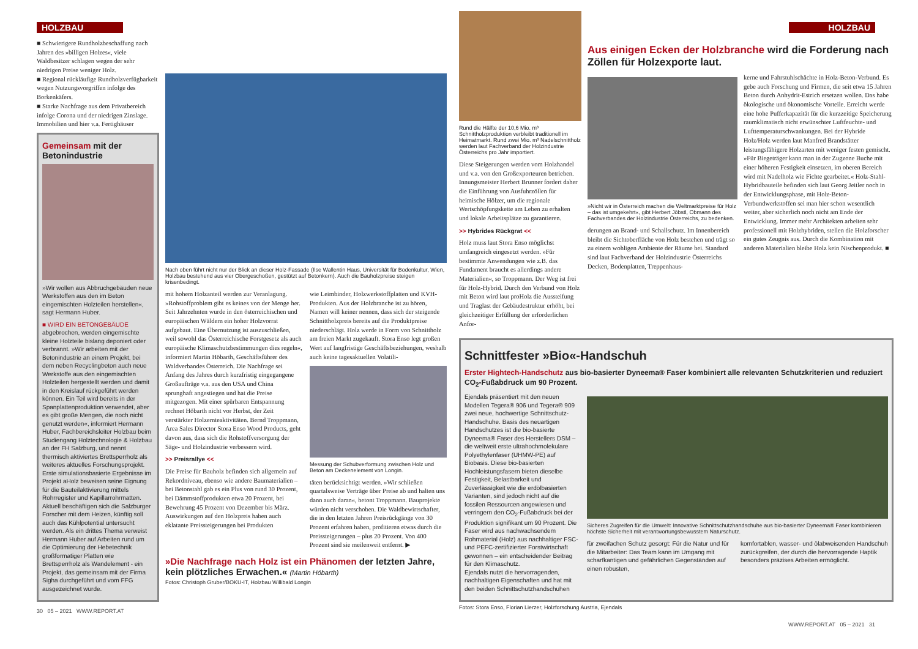HOLZBAU
■ Schwierigere Rundholzbeschaffung nach Jahren des »billigen Holzes«, viele Waldbesitzer schlagen wegen der sehr niedrigen Preise weniger Holz.
■ Regional rückläufige Rundholzverfügbarkeit wegen Nutzungsvorgriffen infolge des Borkenkäfers.
■ Starke Nachfrage aus dem Privatbereich infolge Corona und der niedrigen Zinslage. Immobilien und hier v.a. Fertighäuser
Gemeinsam mit der Betonindustrie
»Wir wollen aus Abbruchgebäuden neue Werkstoffen aus den im Beton eingemischten Holzteilen herstellen«, sagt Hermann Huber.
■ WIRD EIN BETONGEBÄUDE abgebrochen, werden eingemischte kleine Holzteile bislang deponiert oder verbrannt. »Wir arbeiten mit der Betonindustrie an einem Projekt, bei dem neben Recyclingbeton auch neue Werkstoffe aus den eingemischten Holzteilen hergestellt werden und damit in den Kreislauf rückgeführt werden können. Ein Teil wird bereits in der Spanplattenproduktion verwendet, aber es gibt große Mengen, die noch nicht genutzt werden«, informiert Hermann Huber, Fachbereichsleiter Holzbau beim Studiengang Holztechnologie & Holzbau an der FH Salzburg, und nennt thermisch aktiviertes Brettsperrholz als weiteres aktuelles Forschungsprojekt. Erste simulationsbasierte Ergebnisse im Projekt aHolz beweisen seine Eignung für die Bauteilaktivierung mittels Rohrregister und Kapillarrohrmatten. Aktuell beschäftigen sich die Salzburger Forscher mit dem Heizen, künftig soll auch das Kühlpotential untersucht werden. Als ein drittes Thema verweist Hermann Huber auf Arbeiten rund um die Optimierung der Hebetechnik großformatiger Platten wie Brettsperrholz als Wandelement - ein Projekt, das gemeinsam mit der Firma Sigha durchgeführt und vom FFG ausgezeichnet wurde.
Nach oben führt nicht nur der Blick an dieser Holz-Fassade (Ilse Wallentin Haus, Universität für Bodenkultur, Wien, Holzbau bestehend aus vier Obergeschoßen, gestützt auf Betonkern). Auch die Bauholzpreise steigen krisenbedingt.
mit hohem Holzanteil werden zur Veranlagung.
»Rohstoffproblem gibt es keines von der Menge her. Seit Jahrzehnten wurde in den österreichischen und europäischen Wäldern ein hoher Holzvorrat aufgebaut. Eine Übernutzung ist auszuschließen, weil sowohl das Österreichische Forstgesetz als auch europäische Klimaschutzbestimmungen dies regeln«, informiert Martin Höbarth, Geschäftsführer des Waldverbandes Österreich. Die Nachfrage sei Anfang des Jahres durch kurzfristig eingegangene Großaufträge v.a. aus den USA und China sprunghaft angestiegen und hat die Preise mitgezogen. Mit einer spürbaren Entspannung rechnet Höbarth nicht vor Herbst, der Zeit verstärkter Holzernteaktivitäten. Bernd Troppmann, Area Sales Director Stora Enso Wood Products, geht davon aus, dass sich die Rohstoffversorgung der Säge- und Holzindustrie verbessern wird.
>> Preisrallye <<
Die Preise für Bauholz befinden sich allgemein auf Rekordniveau, ebenso wie andere Baumaterialien – bei Betonstahl gab es ein Plus von rund 30 Prozent, bei Dämmstoffprodukten etwa 20 Prozent, bei Bewehrung 45 Prozent von Dezember bis März. Auswirkungen auf den Holzpreis haben auch eklatante Preissteigerungen bei Produkten
wie Leimbinder, Holzwerkstoffplatten und KVH-Produkten. Aus der Holzbranche ist zu hören, Namen will keiner nennen, dass sich der steigende Schnittholzpreis bereits auf die Produktpreise niederschlägt. Holz werde in Form von Schnittholz am freien Markt zugekauft. Stora Enso legt großen Wert auf langfristige Geschäftsbeziehungen, weshalb auch keine tagesaktuellen Volatili-
Messung der Schubverformung zwischen Holz und Beton am Deckenelement von Longin.
täten berücksichtigt werden. »Wir schließen quartalsweise Verträge über Preise ab und halten uns dann auch daran«, betont Troppmann. Bauprojekte würden nicht verschoben. Die Waldbewirtschafter, die in den letzten Jahren Preisrückgänge von 30 Prozent erfahren haben, profitieren etwas durch die Preissteigerungen – plus 20 Prozent. Von 400 Prozent sind sie meilenweit entfernt. ▶
»Die Nachfrage nach Holz ist ein Phänomen der letzten Jahre, kein plötzliches Erwachen.« (Martin Höbarth)
Fotos: Christoph Gruber/BOKU-IT, Holzbau Willibald Longin
30 05 – 2021 WWW.REPORT.AT
HOLZBAU
Rund die Hälfte der 10,6 Mio. m³ Schnittholzproduktion verbleibt traditionell im Heimatmarkt. Rund zwei Mio. m³ Nadelschnittholz werden laut Fachverband der Holzindustrie Österreichs pro Jahr importiert.
Diese Steigerungen werden vom Holzhandel und v.a. von den Großexporteuren betrieben. Innungsmeister Herbert Brunner fordert daher die Einführung von Ausfuhrzöllen für heimische Hölzer, um die regionale Wertschöpfungskette am Leben zu erhalten und lokale Arbeitsplätze zu garantieren.
>> Hybrides Rückgrat <<
Holz muss laut Stora Enso möglichst umfangreich eingesetzt werden. »Für bestimmte Anwendungen wie z.B. das Fundament braucht es allerdings andere Materialien«, so Troppmann. Der Weg ist frei für Holz-Hybrid. Durch den Verbund von Holz mit Beton wird laut proHolz die Aussteifung und Traglast der Gebäudestruktur erhöht, bei gleichzeitiger Erfüllung der erforderlichen Anfor-
Aus einigen Ecken der Holzbranche wird die Forderung nach Zöllen für Holzexporte laut.
»Nicht wir in Österreich machen die Weltmarktpreise für Holz – das ist umgekehrt«, gibt Herbert Jöbstl, Obmann des Fachverbandes der Holzindustrie Österreichs, zu bedenken.
derungen an Brand- und Schallschutz. Im Innenbereich bleibt die Sichtoberfläche von Holz bestehen und trägt so zu einem wohligen Ambiente der Räume bei. Standard sind laut Fachverband der Holzindustrie Österreichs Decken, Bodenplatten, Treppenhaus-
kerne und Fahrstuhlschächte in Holz-Beton-Verbund. Es gebe auch Forschung und Firmen, die seit etwa 15 Jahren Beton durch Anhydrit-Estrich ersetzen wollen. Das habe ökologische und ökonomische Vorteile. Erreicht werde eine hohe Pufferkapazität für die kurzzeitige Speicherung raumklimatisch nicht erwünschter Luftfeuchte- und Lufttemperaturschwankungen. Bei der Hybride Holz/Holz werden laut Manfred Brandstätter leistungsfähigere Holzarten mit weniger festen gemischt. »Für Biegeträger kann man in der Zugzone Buche mit einer höheren Festigkeit einsetzen, im oberen Bereich wird mit Nadelholz wie Fichte gearbeitet.« Holz-Stahl-Hybridbauteile befinden sich laut Georg Jeitler noch in der Entwicklungsphase, mit Holz-Beton-Verbundwerkstoffen sei man hier schon wesentlich weiter, aber sicherlich noch nicht am Ende der Entwicklung. Immer mehr Architekten arbeiten sehr professionell mit Holzhybriden, stellen die Holzforscher ein gutes Zeugnis aus. Durch die Kombination mit anderen Materialien bleibe Holz kein Nischenprodukt. ■
Schnittfester »Bio«-Handschuh
Erster Hightech-Handschutz aus bio-basierter Dyneema® Faser kombiniert alle relevanten Schutzkriterien und reduziert CO<sub>2</sub>-Fußabdruck um 90 Prozent.
Ejendals präsentiert mit den neuen Modellen Tegera® 906 und Tegera® 909 zwei neue, hochwertige Schnittschutz-Handschuhe. Basis des neuartigen Handschutzes ist die bio-basierte Dyneema® Faser des Herstellers DSM – die weltweit erste ultrahochmolekulare Polyethylenfaser (UHMW-PE) auf Biobasis. Diese bio-basierten Hochleistungsfasern bieten dieselbe Festigkeit, Belastbarkeit und Zuverlässigkeit wie die erdölbasierten Varianten, sind jedoch nicht auf die fossilen Ressourcen angewiesen und verringern den CO<sub>2</sub>-Fußabdruck bei der Produktion signifikant um 90 Prozent. Die Faser wird aus nachwachsendem Rohmaterial (Holz) aus nachhaltiger FSC- und PEFC-zertifizierter Forstwirtschaft gewonnen – ein entscheidender Beitrag für den Klimaschutz.
Ejendals nutzt die hervorragenden, nachhaltigen Eigenschaften und hat mit den beiden Schnittschutzhandschuhen
Sicheres Zugreifen für die Umwelt: Innovative Schnittschutzhandschuhe aus bio-basierter Dyneema® Faser kombinieren höchste Sicherheit mit verantwortungsbewusstem Naturschutz.
für zweifachen Schutz gesorgt: Für die Natur und für die Mitarbeiter: Das Team kann im Umgang mit scharfkantigen und gefährlichen Gegenständen auf einen robusten,
komfortablen, wasser- und ölabweisenden Handschuh zurückgreifen, der durch die hervorragende Haptik besonders präzises Arbeiten ermöglicht.
Fotos: Stora Enso, Florian Lierzer, Holzforschung Austria, Ejendals
WWW.REPORT.AT 05 – 2021 31